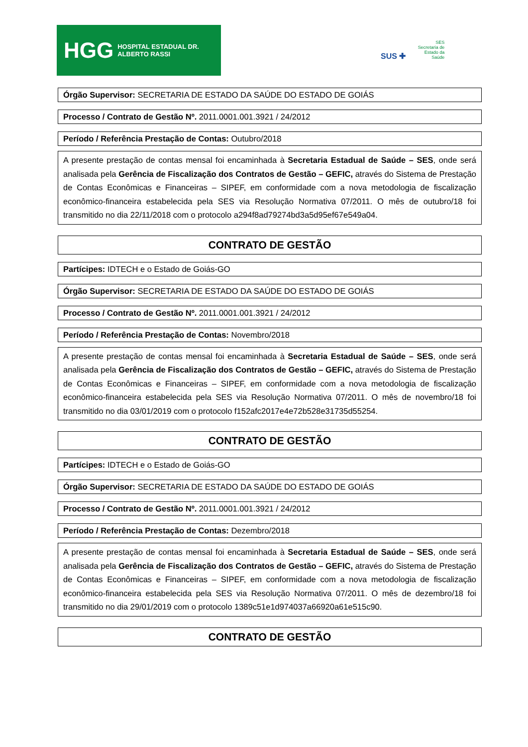HGG HOSPITAL ESTADUAL DR. ALBERTO RASSI
SUS ✚ SES
Secretaria de
Estado da
Saúde
Órgão Supervisor: SECRETARIA DE ESTADO DA SAÚDE DO ESTADO DE GOIÁS
Processo / Contrato de Gestão Nº. 2011.0001.001.3921 / 24/2012
Período / Referência Prestação de Contas: Outubro/2018
A presente prestação de contas mensal foi encaminhada à Secretaria Estadual de Saúde – SES, onde será analisada pela Gerência de Fiscalização dos Contratos de Gestão – GEFIC, através do Sistema de Prestação de Contas Econômicas e Financeiras – SIPEF, em conformidade com a nova metodologia de fiscalização econômico-financeira estabelecida pela SES via Resolução Normativa 07/2011. O mês de outubro/18 foi transmitido no dia 22/11/2018 com o protocolo a294f8ad79274bd3a5d95ef67e549a04.
CONTRATO DE GESTÃO
Partícipes: IDTECH e o Estado de Goiás-GO
Órgão Supervisor: SECRETARIA DE ESTADO DA SAÚDE DO ESTADO DE GOIÁS
Processo / Contrato de Gestão Nº. 2011.0001.001.3921 / 24/2012
Período / Referência Prestação de Contas: Novembro/2018
A presente prestação de contas mensal foi encaminhada à Secretaria Estadual de Saúde – SES, onde será analisada pela Gerência de Fiscalização dos Contratos de Gestão – GEFIC, através do Sistema de Prestação de Contas Econômicas e Financeiras – SIPEF, em conformidade com a nova metodologia de fiscalização econômico-financeira estabelecida pela SES via Resolução Normativa 07/2011. O mês de novembro/18 foi transmitido no dia 03/01/2019 com o protocolo f152afc2017e4e72b528e31735d55254.
CONTRATO DE GESTÃO
Partícipes: IDTECH e o Estado de Goiás-GO
Órgão Supervisor: SECRETARIA DE ESTADO DA SAÚDE DO ESTADO DE GOIÁS
Processo / Contrato de Gestão Nº. 2011.0001.001.3921 / 24/2012
Período / Referência Prestação de Contas: Dezembro/2018
A presente prestação de contas mensal foi encaminhada à Secretaria Estadual de Saúde – SES, onde será analisada pela Gerência de Fiscalização dos Contratos de Gestão – GEFIC, através do Sistema de Prestação de Contas Econômicas e Financeiras – SIPEF, em conformidade com a nova metodologia de fiscalização econômico-financeira estabelecida pela SES via Resolução Normativa 07/2011. O mês de dezembro/18 foi transmitido no dia 29/01/2019 com o protocolo 1389c51e1d974037a66920a61e515c90.
CONTRATO DE GESTÃO